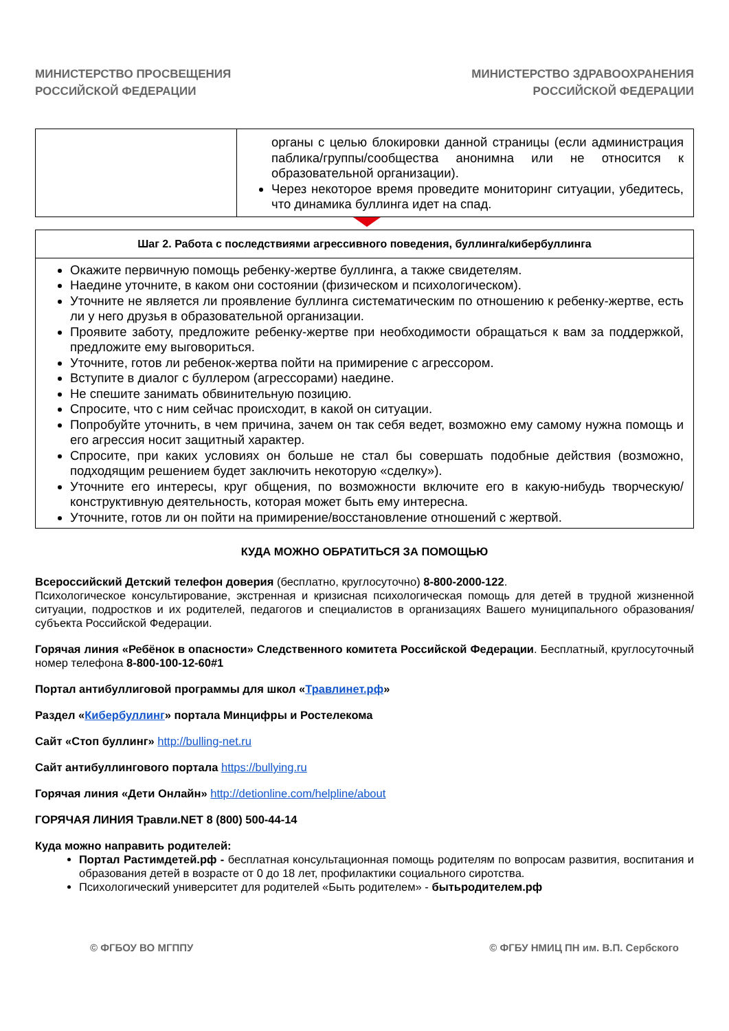МИНИСТЕРСТВО ПРОСВЕЩЕНИЯ
РОССИЙСКОЙ ФЕДЕРАЦИИ
МИНИСТЕРСТВО ЗДРАВООХРАНЕНИЯ
РОССИЙСКОЙ ФЕДЕРАЦИИ
| | органы с целью блокировки данной страницы (если администрация паблика/группы/сообщества анонимна или не относится к образовательной организации). Через некоторое время проведите мониторинг ситуации, убедитесь, что динамика буллинга идет на спад. |
| Шаг 2. Работа с последствиями агрессивного поведения, буллинга/кибербуллинга |
| --- |
| Окажите первичную помощь ребенку-жертве буллинга, а также свидетелям. Наедине уточните, в каком они состоянии (физическом и психологическом). Уточните не является ли проявление буллинга систематическим по отношению к ребенку-жертве, есть ли у него друзья в образовательной организации. Проявите заботу, предложите ребенку-жертве при необходимости обращаться к вам за поддержкой, предложите ему выговориться. Уточните, готов ли ребенок-жертва пойти на примирение с агрессором. Вступите в диалог с буллером (агрессорами) наедине. Не спешите занимать обвинительную позицию. Спросите, что с ним сейчас происходит, в какой он ситуации. Попробуйте уточнить, в чем причина, зачем он так себя ведет, возможно ему самому нужна помощь и его агрессия носит защитный характер. Спросите, при каких условиях он больше не стал бы совершать подобные действия (возможно, подходящим решением будет заключить некоторую «сделку»). Уточните его интересы, круг общения, по возможности включите его в какую-нибудь творческую/конструктивную деятельность, которая может быть ему интересна. Уточните, готов ли он пойти на примирение/восстановление отношений с жертвой. |
КУДА МОЖНО ОБРАТИТЬСЯ ЗА ПОМОЩЬЮ
Всероссийский Детский телефон доверия (бесплатно, круглосуточно) 8-800-2000-122.
Психологическое консультирование, экстренная и кризисная психологическая помощь для детей в трудной жизненной ситуации, подростков и их родителей, педагогов и специалистов в организациях Вашего муниципального образования/субъекта Российской Федерации.
Горячая линия «Ребёнок в опасности» Следственного комитета Российской Федерации. Бесплатный, круглосуточный номер телефона 8-800-100-12-60#1
Портал антибуллиговой программы для школ «Травлинет.рф»
Раздел «Кибербуллинг» портала Минцифры и Ростелекома
Сайт «Стоп буллинг» http://bulling-net.ru
Сайт антибуллингового портала https://bullying.ru
Горячая линия «Дети Онлайн» http://detionline.com/helpline/about
ГОРЯЧАЯ ЛИНИЯ Травли.NET 8 (800) 500-44-14
Куда можно направить родителей:
Портал Растимдетей.рф - бесплатная консультационная помощь родителям по вопросам развития, воспитания и образования детей в возрасте от 0 до 18 лет, профилактики социального сиротства.
Психологический университет для родителей «Быть родителем» - бытьродителем.рф
© ФГБОУ ВО МГППУ © ФГБУ НМИЦ ПН им. В.П. Сербского